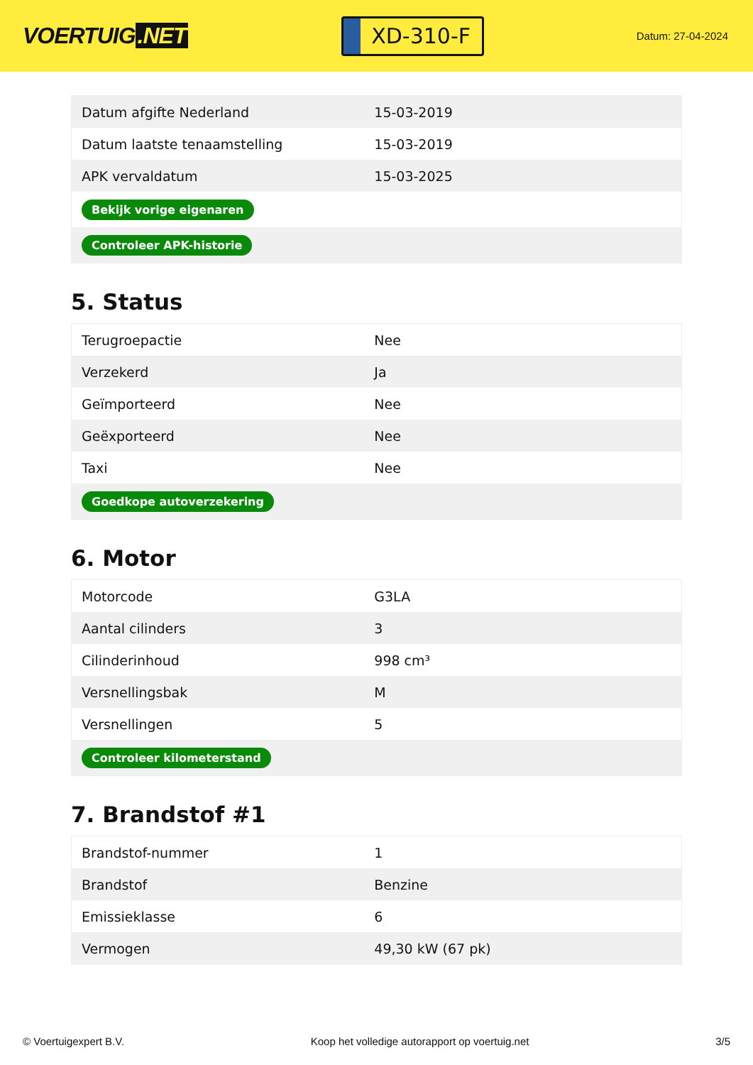VOERTUIG.NET
XD-310-F
Datum: 27-04-2024
| Datum afgifte Nederland | 15-03-2019 |
| Datum laatste tenaamstelling | 15-03-2019 |
| APK vervaldatum | 15-03-2025 |
| Bekijk vorige eigenaren | |
| Controleer APK-historie | |
5. Status
| Terugroepactie | Nee |
| Verzekerd | Ja |
| Geïmporteerd | Nee |
| Geëxporteerd | Nee |
| Taxi | Nee |
| Goedkope autoverzekering | |
6. Motor
| Motorcode | G3LA |
| Aantal cilinders | 3 |
| Cilinderinhoud | 998 cm³ |
| Versnellingsbak | M |
| Versnellingen | 5 |
| Controleer kilometerstand | |
7. Brandstof #1
| Brandstof-nummer | 1 |
| Brandstof | Benzine |
| Emissieklasse | 6 |
| Vermogen | 49,30 kW (67 pk) |
© Voertuigexpert B.V. Koop het volledige autorapport op voertuig.net 3/5